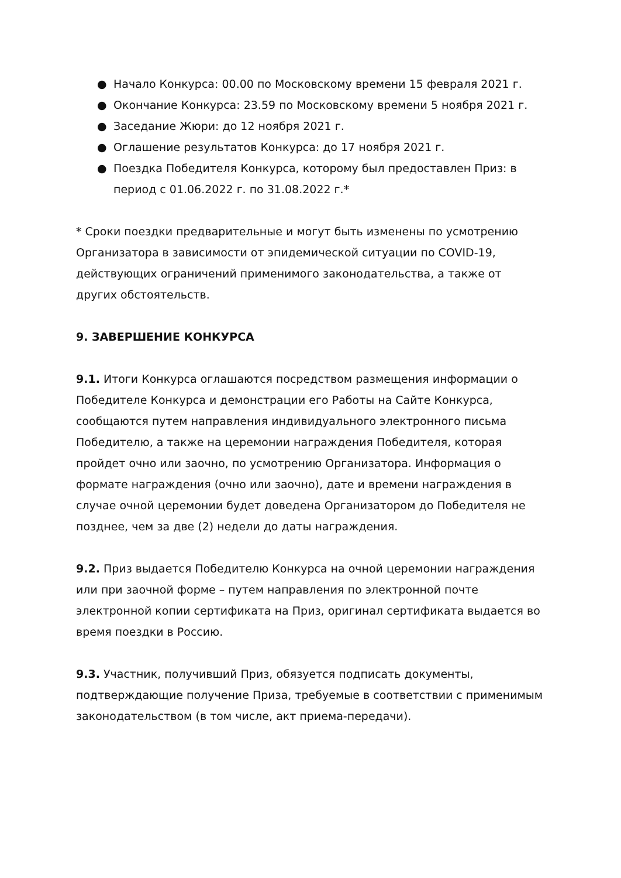● Начало Конкурса: 00.00 по Московскому времени 15 февраля 2021 г.
● Окончание Конкурса: 23.59 по Московскому времени 5 ноября 2021 г.
● Заседание Жюри: до 12 ноября 2021 г.
● Оглашение результатов Конкурса: до 17 ноября 2021 г.
● Поездка Победителя Конкурса, которому был предоставлен Приз: в период с 01.06.2022 г. по 31.08.2022 г.*
* Сроки поездки предварительные и могут быть изменены по усмотрению Организатора в зависимости от эпидемической ситуации по COVID-19, действующих ограничений применимого законодательства, а также от других обстоятельств.
9. ЗАВЕРШЕНИЕ КОНКУРСА
9.1. Итоги Конкурса оглашаются посредством размещения информации о Победителе Конкурса и демонстрации его Работы на Сайте Конкурса, сообщаются путем направления индивидуального электронного письма Победителю, а также на церемонии награждения Победителя, которая пройдет очно или заочно, по усмотрению Организатора. Информация о формате награждения (очно или заочно), дате и времени награждения в случае очной церемонии будет доведена Организатором до Победителя не позднее, чем за две (2) недели до даты награждения.
9.2. Приз выдается Победителю Конкурса на очной церемонии награждения или при заочной форме – путем направления по электронной почте электронной копии сертификата на Приз, оригинал сертификата выдается во время поездки в Россию.
9.3. Участник, получивший Приз, обязуется подписать документы, подтверждающие получение Приза, требуемые в соответствии с применимым законодательством (в том числе, акт приема-передачи).